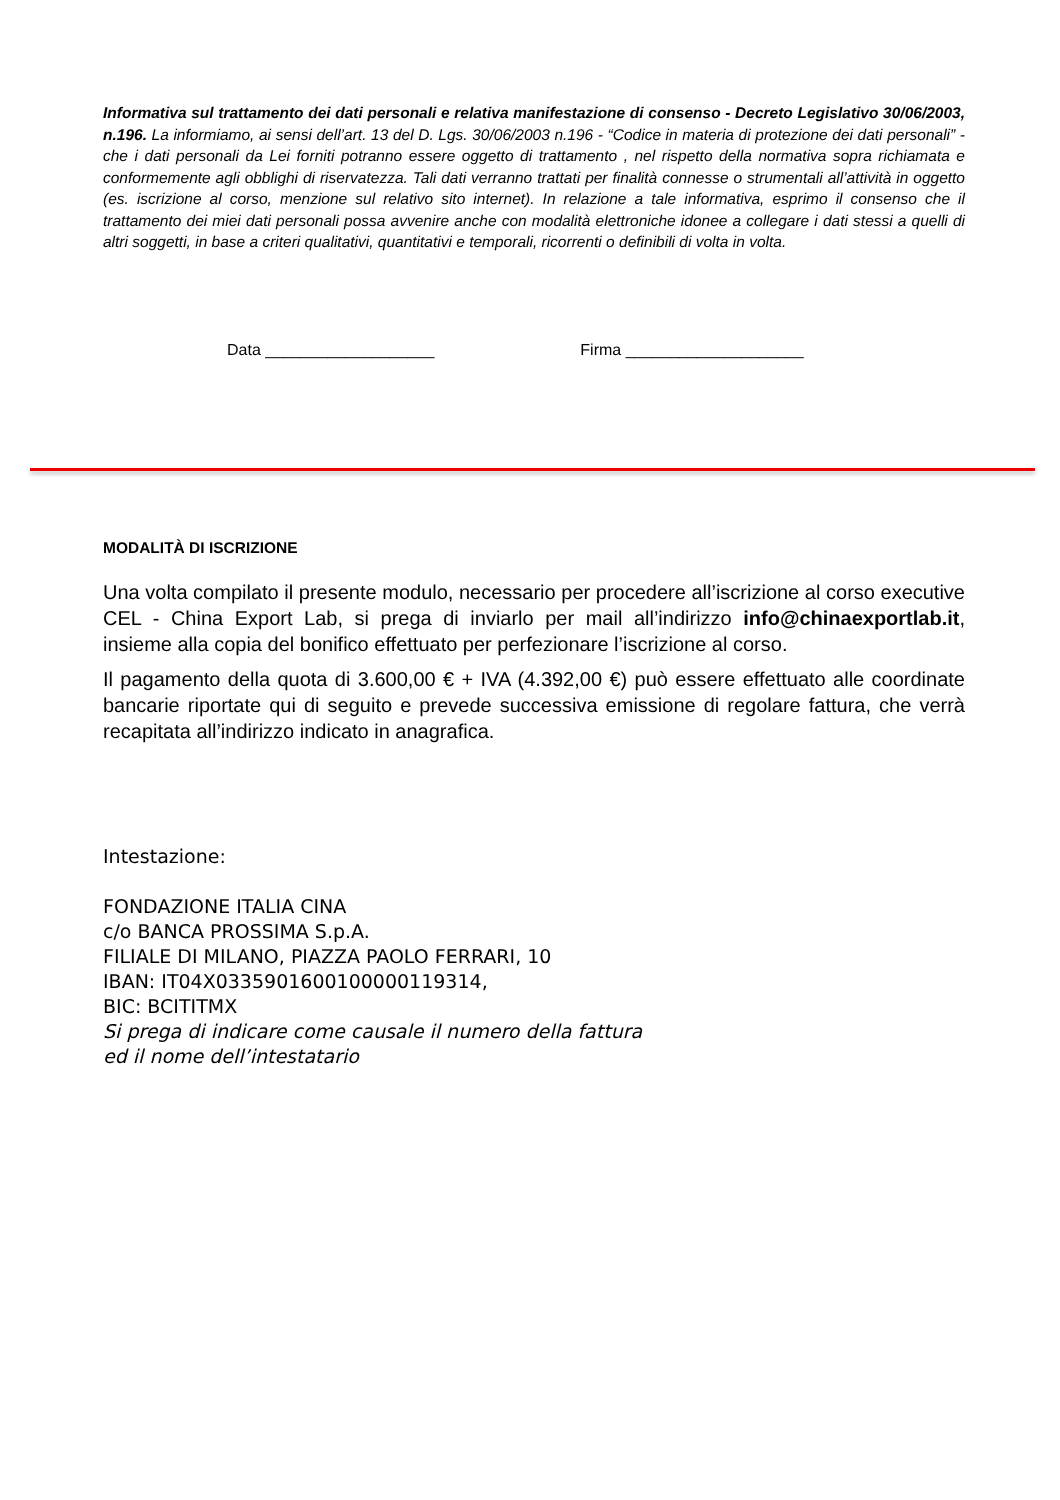Informativa sul trattamento dei dati personali e relativa manifestazione di consenso - Decreto Legislativo 30/06/2003, n.196. La informiamo, ai sensi dell’art. 13 del D. Lgs. 30/06/2003 n.196 - “Codice in materia di protezione dei dati personali” - che i dati personali da Lei forniti potranno essere oggetto di trattamento , nel rispetto della normativa sopra richiamata e conformemente agli obblighi di riservatezza. Tali dati verranno trattati per finalità connesse o strumentali all’attività in oggetto (es. iscrizione al corso, menzione sul relativo sito internet). In relazione a tale informativa, esprimo il consenso che il trattamento dei miei dati personali possa avvenire anche con modalità elettroniche idonee a collegare i dati stessi a quelli di altri soggetti, in base a criteri qualitativi, quantitativi e temporali, ricorrenti o definibili di volta in volta.
Data ___________________ Firma ____________________
MODALITÀ DI ISCRIZIONE
Una volta compilato il presente modulo, necessario per procedere all’iscrizione al corso executive CEL - China Export Lab, si prega di inviarlo per mail all’indirizzo info@chinaexportlab.it, insieme alla copia del bonifico effettuato per perfezionare l’iscrizione al corso.
Il pagamento della quota di 3.600,00 € + IVA (4.392,00 €) può essere effettuato alle coordinate bancarie riportate qui di seguito e prevede successiva emissione di regolare fattura, che verrà recapitata all’indirizzo indicato in anagrafica.
Intestazione:
FONDAZIONE ITALIA CINA
c/o BANCA PROSSIMA S.p.A.
FILIALE DI MILANO, PIAZZA PAOLO FERRARI, 10
IBAN: IT04X0335901600100000119314,
BIC: BCITITMX
Si prega di indicare come causale il numero della fattura
ed il nome dell’intestatario